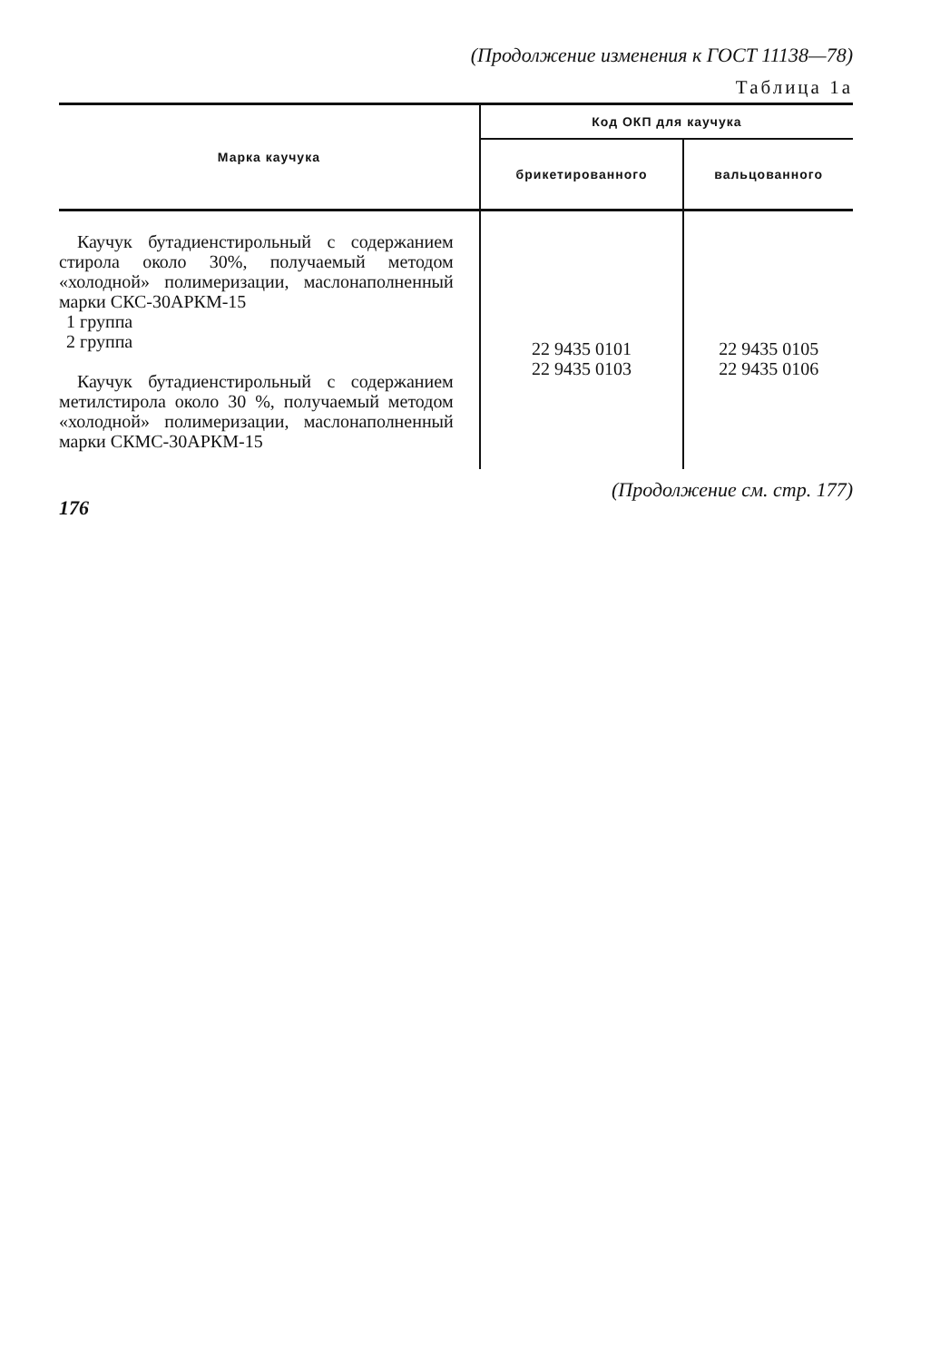(Продолжение изменения к ГОСТ 11138—78)
Таблица 1а
| Марка каучука | Код ОКП для каучука | |
| --- | --- | --- |
| | брикетированного | вальцованного |
| Каучук бутадиенстирольный с содержанием стирола около 30%, получаемый методом «холодной» полимеризации, маслонаполненный марки СКС-30АРКМ-15 1 группа 2 группа Каучук бутадиенстирольный с содержанием метилстирола около 30 %, получаемый методом «холодной» полимеризации, маслонаполненный марки СКМС-30АРКМ-15 | 22 9435 0101 22 9435 0103 | 22 9435 0105 22 9435 0106 |
176 (Продолжение см. стр. 177)